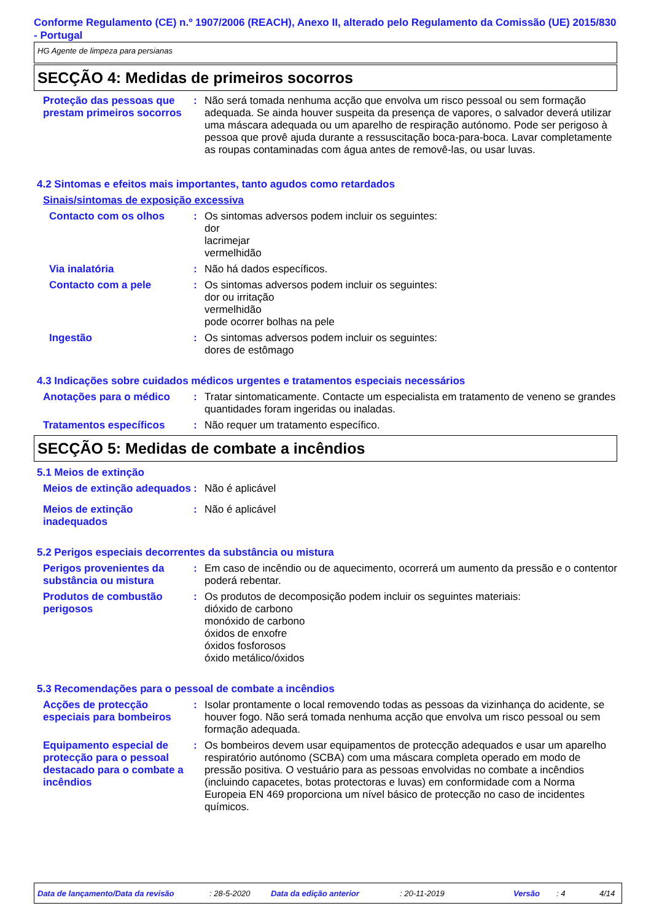Conforme Regulamento (CE) n.º 1907/2006 (REACH), Anexo II, alterado pelo Regulamento da Comissão (UE) 2015/830 - Portugal
HG Agente de limpeza para persianas
SECÇÃO 4: Medidas de primeiros socorros
Proteção das pessoas que prestam primeiros socorros
: Não será tomada nenhuma acção que envolva um risco pessoal ou sem formação adequada. Se ainda houver suspeita da presença de vapores, o salvador deverá utilizar uma máscara adequada ou um aparelho de respiração autónomo. Pode ser perigoso à pessoa que provê ajuda durante a ressuscitação boca-para-boca. Lavar completamente as roupas contaminadas com água antes de removê-las, ou usar luvas.
4.2 Sintomas e efeitos mais importantes, tanto agudos como retardados
Sinais/sintomas de exposição excessiva
Contacto com os olhos : Os sintomas adversos podem incluir os seguintes:
dor
lacrimejar
vermelhidão
Via inalatória : Não há dados específicos.
Contacto com a pele : Os sintomas adversos podem incluir os seguintes:
dor ou irritação
vermelhidão
pode ocorrer bolhas na pele
Ingestão : Os sintomas adversos podem incluir os seguintes:
dores de estômago
4.3 Indicações sobre cuidados médicos urgentes e tratamentos especiais necessários
Anotações para o médico : Tratar sintomaticamente. Contacte um especialista em tratamento de veneno se grandes quantidades foram ingeridas ou inaladas.
Tratamentos específicos : Não requer um tratamento específico.
SECÇÃO 5: Medidas de combate a incêndios
5.1 Meios de extinção
Meios de extinção adequados
: Não é aplicável
Meios de extinção inadequados
: Não é aplicável
5.2 Perigos especiais decorrentes da substância ou mistura
Perigos provenientes da substância ou mistura
: Em caso de incêndio ou de aquecimento, ocorrerá um aumento da pressão e o contentor poderá rebentar.
Produtos de combustão perigosos
: Os produtos de decomposição podem incluir os seguintes materiais:
dióxido de carbono
monóxido de carbono
óxidos de enxofre
óxidos fosforosos
óxido metálico/óxidos
5.3 Recomendações para o pessoal de combate a incêndios
Acções de protecção especiais para bombeiros
: Isolar prontamente o local removendo todas as pessoas da vizinhança do acidente, se houver fogo. Não será tomada nenhuma acção que envolva um risco pessoal ou sem formação adequada.
Equipamento especial de protecção para o pessoal destacado para o combate a incêndios
: Os bombeiros devem usar equipamentos de protecção adequados e usar um aparelho respiratório autónomo (SCBA) com uma máscara completa operado em modo de pressão positiva. O vestuário para as pessoas envolvidas no combate a incêndios (incluindo capacetes, botas protectoras e luvas) em conformidade com a Norma Europeia EN 469 proporciona um nível básico de protecção no caso de incidentes químicos.
Data de lançamento/Data da revisão: 28-5-2020 Data da edição anterior: 20-11-2019 Versão: 4 4/14